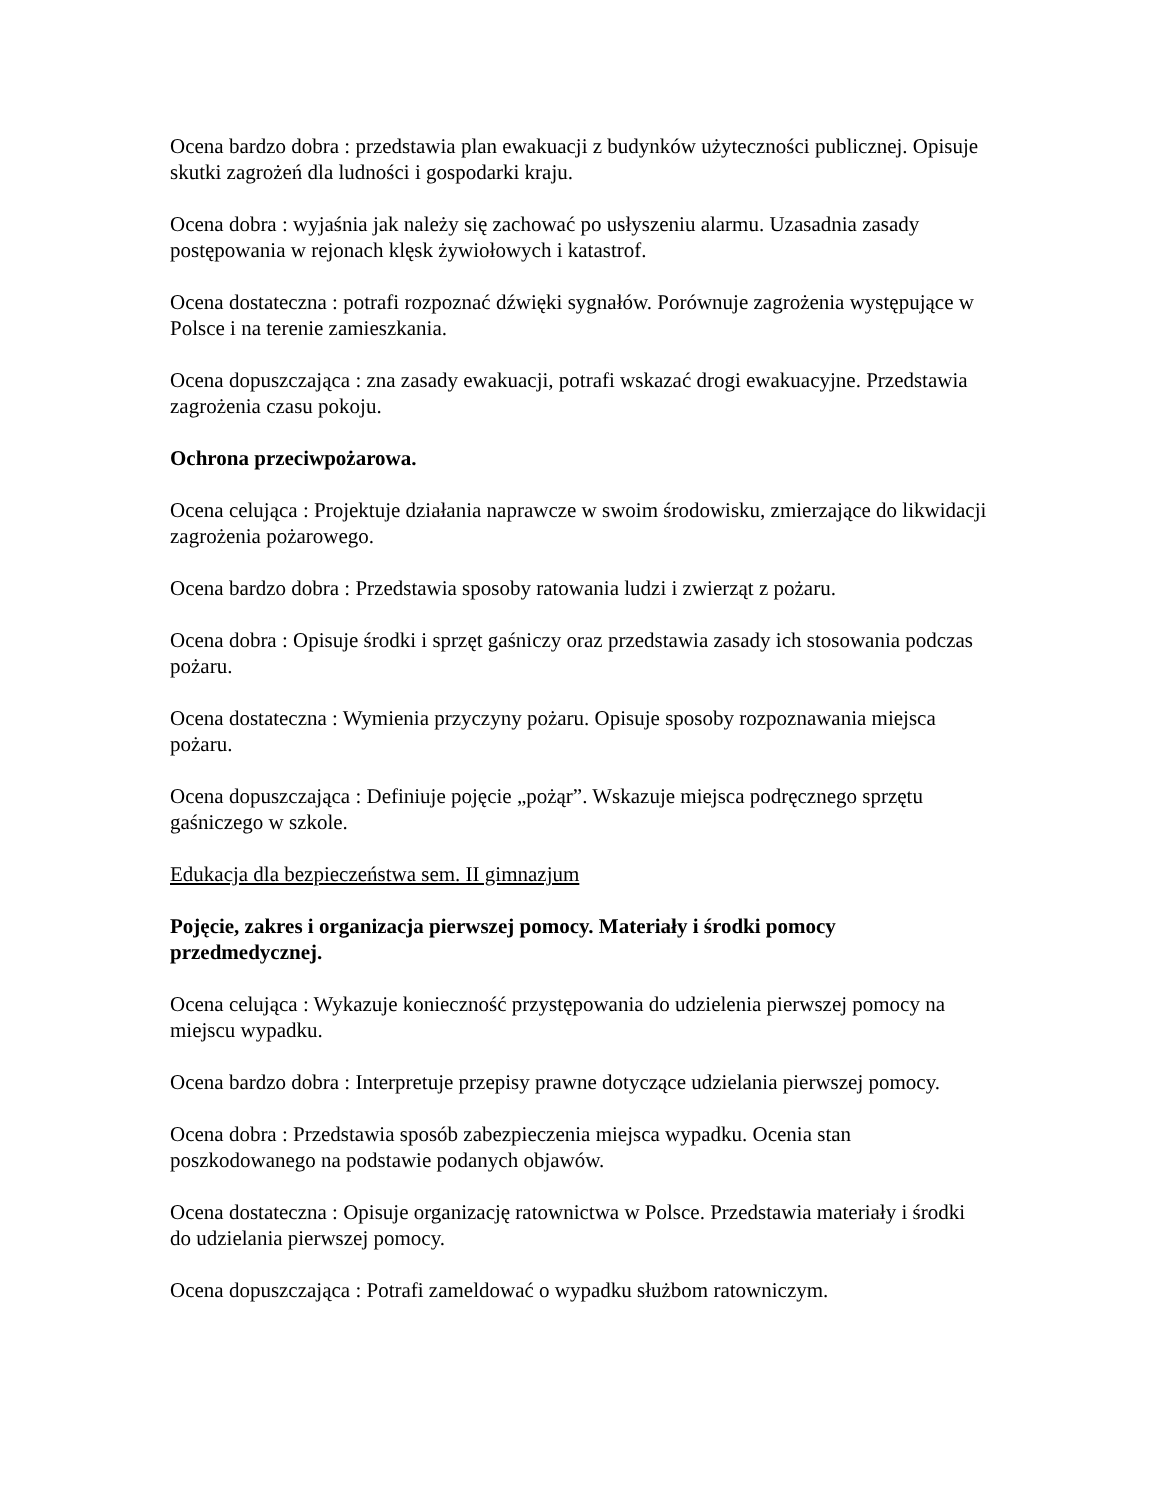Ocena bardzo dobra : przedstawia plan ewakuacji z budynków użyteczności publicznej. Opisuje skutki zagrożeń dla ludności i gospodarki kraju.
Ocena dobra : wyjaśnia jak należy się zachować po usłyszeniu alarmu. Uzasadnia zasady postępowania w rejonach klęsk żywiołowych i katastrof.
Ocena dostateczna : potrafi rozpoznać dźwięki sygnałów. Porównuje zagrożenia występujące w Polsce i na terenie zamieszkania.
Ocena dopuszczająca : zna zasady ewakuacji, potrafi wskazać drogi ewakuacyjne. Przedstawia zagrożenia czasu pokoju.
Ochrona przeciwpożarowa.
Ocena celująca : Projektuje działania naprawcze w swoim środowisku, zmierzające do likwidacji zagrożenia pożarowego.
Ocena bardzo dobra : Przedstawia sposoby ratowania ludzi i zwierząt z pożaru.
Ocena dobra : Opisuje środki i sprzęt gaśniczy oraz przedstawia zasady ich stosowania podczas pożaru.
Ocena dostateczna : Wymienia przyczyny pożaru. Opisuje sposoby rozpoznawania miejsca pożaru.
Ocena dopuszczająca : Definiuje pojęcie „pożąr”. Wskazuje miejsca podręcznego sprzętu gaśniczego w szkole.
Edukacja dla bezpieczeństwa sem. II gimnazjum
Pojęcie, zakres i organizacja pierwszej pomocy. Materiały i środki pomocy przedmedycznej.
Ocena celująca : Wykazuje konieczność przystępowania do udzielenia pierwszej pomocy na miejscu wypadku.
Ocena bardzo dobra : Interpretuje przepisy prawne dotyczące udzielania pierwszej pomocy.
Ocena dobra : Przedstawia sposób zabezpieczenia miejsca wypadku. Ocenia stan poszkodowanego na podstawie podanych objawów.
Ocena dostateczna : Opisuje organizację ratownictwa w Polsce. Przedstawia materiały i środki do udzielania pierwszej pomocy.
Ocena dopuszczająca : Potrafi zameldować o wypadku służbom ratowniczym.